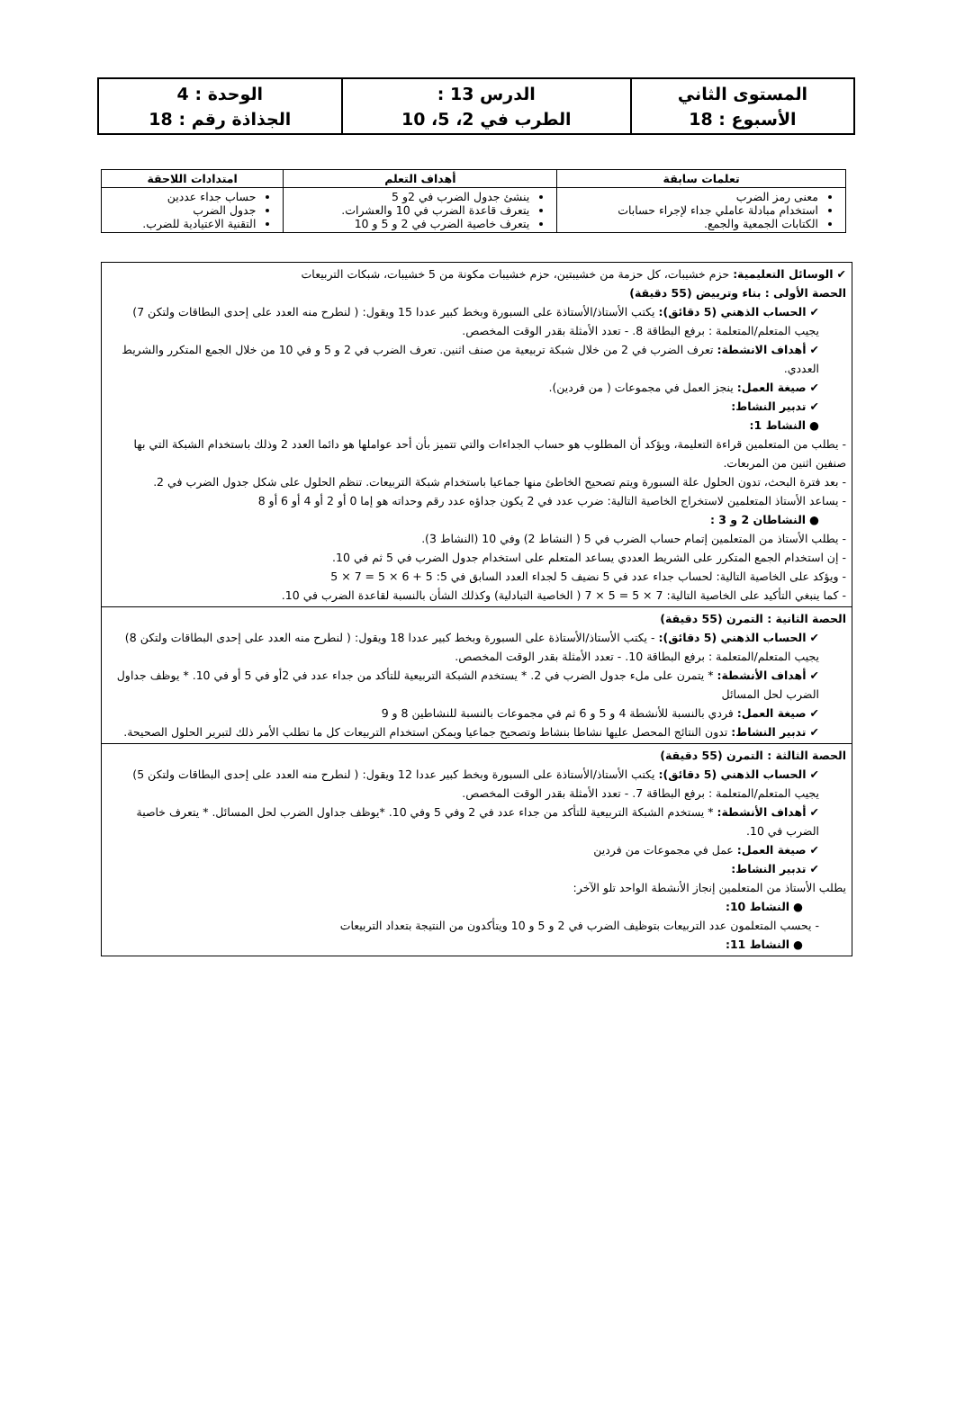| المستوى الثاني الأسبوع : 18 | الدرس 13 : الطرب في 2، 5، 10 | الوحدة : 4 الجذاذة رقم : 18 |
| تعلمات سابقة | أهداف التعلم | امتدادات اللاحقة |
| --- | --- | --- |
| معنى رمز الضرب استخدام مبادلة عاملي جداء لإجراء حسابات الكتابات الجمعية والجمع. | ينشئ جدول الضرب في 2و 5 يتعرف قاعدة الضرب في 10 والعشرات. يتعرف خاصية الضرب في 2 و 5 و 10 | حساب جداء عددين جدول الضرب التقنية الاعتيادية للضرب. |
| ✔ الوسائل التعليمية: حزم خشيبات، كل حزمة من خشيبتين، حزم خشيبات مكونة من 5 خشيبات، شبكات التربيعات الحصة الأولى : بناء وترييض (55 دقيقة) ✔ الحساب الذهني (5 دقائق): يكتب الأستاذ/الأستاذة على السبورة وبخط كبير عددا 15 ويقول: ( لنطرح منه العدد على إحدى البطاقات ولتكن 7) يجيب المتعلم/المتعلمة : برفع البطاقة 8. - تعدد الأمثلة بقدر الوقت المخصص. ✔ أهداف الانشطة: تعرف الضرب في 2 من خلال شبكة تربيعية من صنف اثنين. تعرف الضرب في 2 و 5 و في 10 من خلال الجمع المتكرر والشريط العددي. ✔ صيغة العمل: ينجز العمل في مجموعات ( من فردين). ✔ تدبير النشاط: ● النشاط 1: - يطلب من المتعلمين قراءة التعليمة، ويؤكد أن المطلوب هو حساب الجداءات والتي تتميز بأن أحد عواملها هو دائما العدد 2 وذلك باستخدام الشبكة التي بها صنفين اثنين من المربعات. - بعد فترة البحث، تدون الحلول علة السبورة ويتم تصحيح الخاطئ منها جماعيا باستخدام شبكة التربيعات. تنظم الحلول على شكل جدول الضرب في 2. - يساعد الأستاذ المتعلمين لاستخراج الخاصية التالية: ضرب عدد في 2 يكون جداؤه عدد رقم وحداته هو إما 0 أو 2 أو 4 أو 6 أو 8 ● النشاطان 2 و 3 : - يطلب الأستاذ من المتعلمين إتمام حساب الضرب في 5 ( النشاط 2) وفي 10 (النشاط 3). - إن استخدام الجمع المتكرر على الشريط العددي يساعد المتعلم على استخدام جدول الضرب في 5 ثم في 10. - ويؤكد على الخاصية التالية: لحساب جداء عدد في 5 نضيف 5 لجداء العدد السابق في 5: 5 + 6 × 5 = 7 × 5 - كما ينبغي التأكيد على الخاصية التالية: 7 × 5 = 5 × 7 ( الخاصية التبادلية) وكذلك الشأن بالنسبة لقاعدة الضرب في 10. |
| الحصة الثانية : التمرن (55 دقيقة) ✔ الحساب الذهني (5 دقائق): - يكتب الأستاذ/الأستاذة على السبورة وبخط كبير عددا 18 ويقول: ( لنطرح منه العدد على إحدى البطاقات ولتكن 8) يجيب المتعلم/المتعلمة : برفع البطاقة 10. - تعدد الأمثلة بقدر الوقت المخصص. ✔ أهداف الأنشطة: * يتمرن على ملء جدول الضرب في 2. * يستخدم الشبكة التربيعية للتأكد من جداء عدد في 2أو في 5 أو في 10. * يوظف جداول الضرب لحل المسائل ✔ صيغة العمل: فردي بالنسبة للأنشطة 4 و 5 و 6 ثم في مجموعات بالنسبة للنشاطين 8 و 9 ✔ تدبير النشاط: تدون النتائج المحصل عليها نشاطا بنشاط وتصحيح جماعيا ويمكن استخدام التربيعات كل ما تطلب الأمر ذلك لتبرير الحلول الصحيحة. |
| الحصة الثالثة : التمرن (55 دقيقة) ✔ الحساب الذهني (5 دقائق): يكتب الأستاذ/الأستاذة على السبورة وبخط كبير عددا 12 ويقول: ( لنطرح منه العدد على إحدى البطاقات ولتكن 5) يجيب المتعلم/المتعلمة : برفع البطاقة 7. - تعدد الأمثلة بقدر الوقت المخصص. ✔ أهداف الأنشطة: * يستخدم الشبكة التربيعية للتأكد من جداء عدد في 2 وفي 5 وفي 10. *يوظف جداول الضرب لحل المسائل. * يتعرف خاصية الضرب في 10. ✔ صيغة العمل: عمل في مجموعات من فردين ✔ تدبير النشاط: يطلب الأستاذ من المتعلمين إنجاز الأنشطة الواحد تلو الآخر: ● النشاط 10: - يحسب المتعلمون عدد التربيعات بتوظيف الضرب في 2 و 5 و 10 ويتأكدون من النتيجة بتعداد التربيعات ● النشاط 11: |